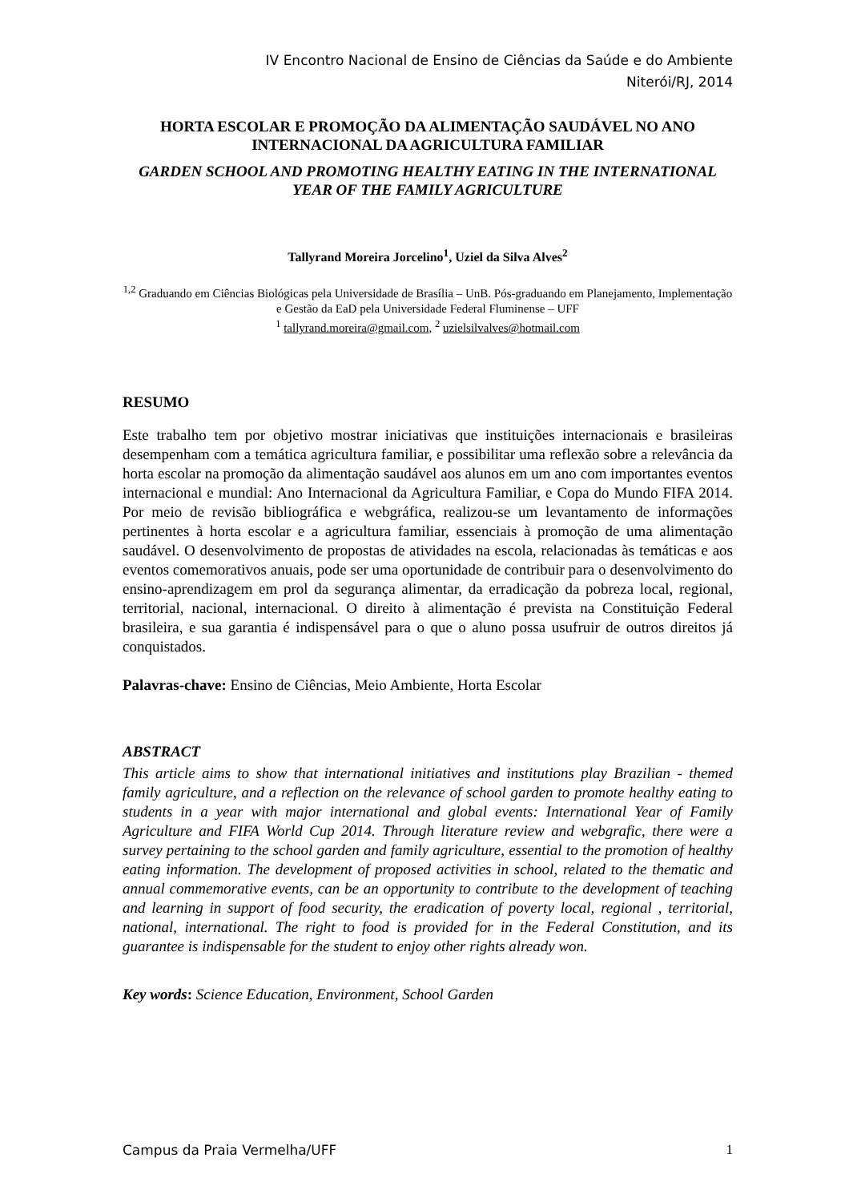IV Encontro Nacional de Ensino de Ciências da Saúde e do Ambiente
Niterói/RJ, 2014
HORTA ESCOLAR E PROMOÇÃO DA ALIMENTAÇÃO SAUDÁVEL NO ANO INTERNACIONAL DA AGRICULTURA FAMILIAR
GARDEN SCHOOL AND PROMOTING HEALTHY EATING IN THE INTERNATIONAL YEAR OF THE FAMILY AGRICULTURE
Tallyrand Moreira Jorcelino<sup>1</sup>, Uziel da Silva Alves<sup>2</sup>
<sup>1,2</sup> Graduando em Ciências Biológicas pela Universidade de Brasília – UnB. Pós-graduando em Planejamento, Implementação e Gestão da EaD pela Universidade Federal Fluminense – UFF
<sup>1</sup> tallyrand.moreira@gmail.com, <sup>2</sup> uzielsilvalves@hotmail.com
RESUMO
Este trabalho tem por objetivo mostrar iniciativas que instituições internacionais e brasileiras desempenham com a temática agricultura familiar, e possibilitar uma reflexão sobre a relevância da horta escolar na promoção da alimentação saudável aos alunos em um ano com importantes eventos internacional e mundial: Ano Internacional da Agricultura Familiar, e Copa do Mundo FIFA 2014. Por meio de revisão bibliográfica e webgráfica, realizou-se um levantamento de informações pertinentes à horta escolar e a agricultura familiar, essenciais à promoção de uma alimentação saudável. O desenvolvimento de propostas de atividades na escola, relacionadas às temáticas e aos eventos comemorativos anuais, pode ser uma oportunidade de contribuir para o desenvolvimento do ensino-aprendizagem em prol da segurança alimentar, da erradicação da pobreza local, regional, territorial, nacional, internacional. O direito à alimentação é prevista na Constituição Federal brasileira, e sua garantia é indispensável para o que o aluno possa usufruir de outros direitos já conquistados.
Palavras-chave: Ensino de Ciências, Meio Ambiente, Horta Escolar
ABSTRACT
This article aims to show that international initiatives and institutions play Brazilian - themed family agriculture, and a reflection on the relevance of school garden to promote healthy eating to students in a year with major international and global events: International Year of Family Agriculture and FIFA World Cup 2014. Through literature review and webgrafic, there were a survey pertaining to the school garden and family agriculture, essential to the promotion of healthy eating information. The development of proposed activities in school, related to the thematic and annual commemorative events, can be an opportunity to contribute to the development of teaching and learning in support of food security, the eradication of poverty local, regional , territorial, national, international. The right to food is provided for in the Federal Constitution, and its guarantee is indispensable for the student to enjoy other rights already won.
Key words: Science Education, Environment, School Garden
Campus da Praia Vermelha/UFF 1